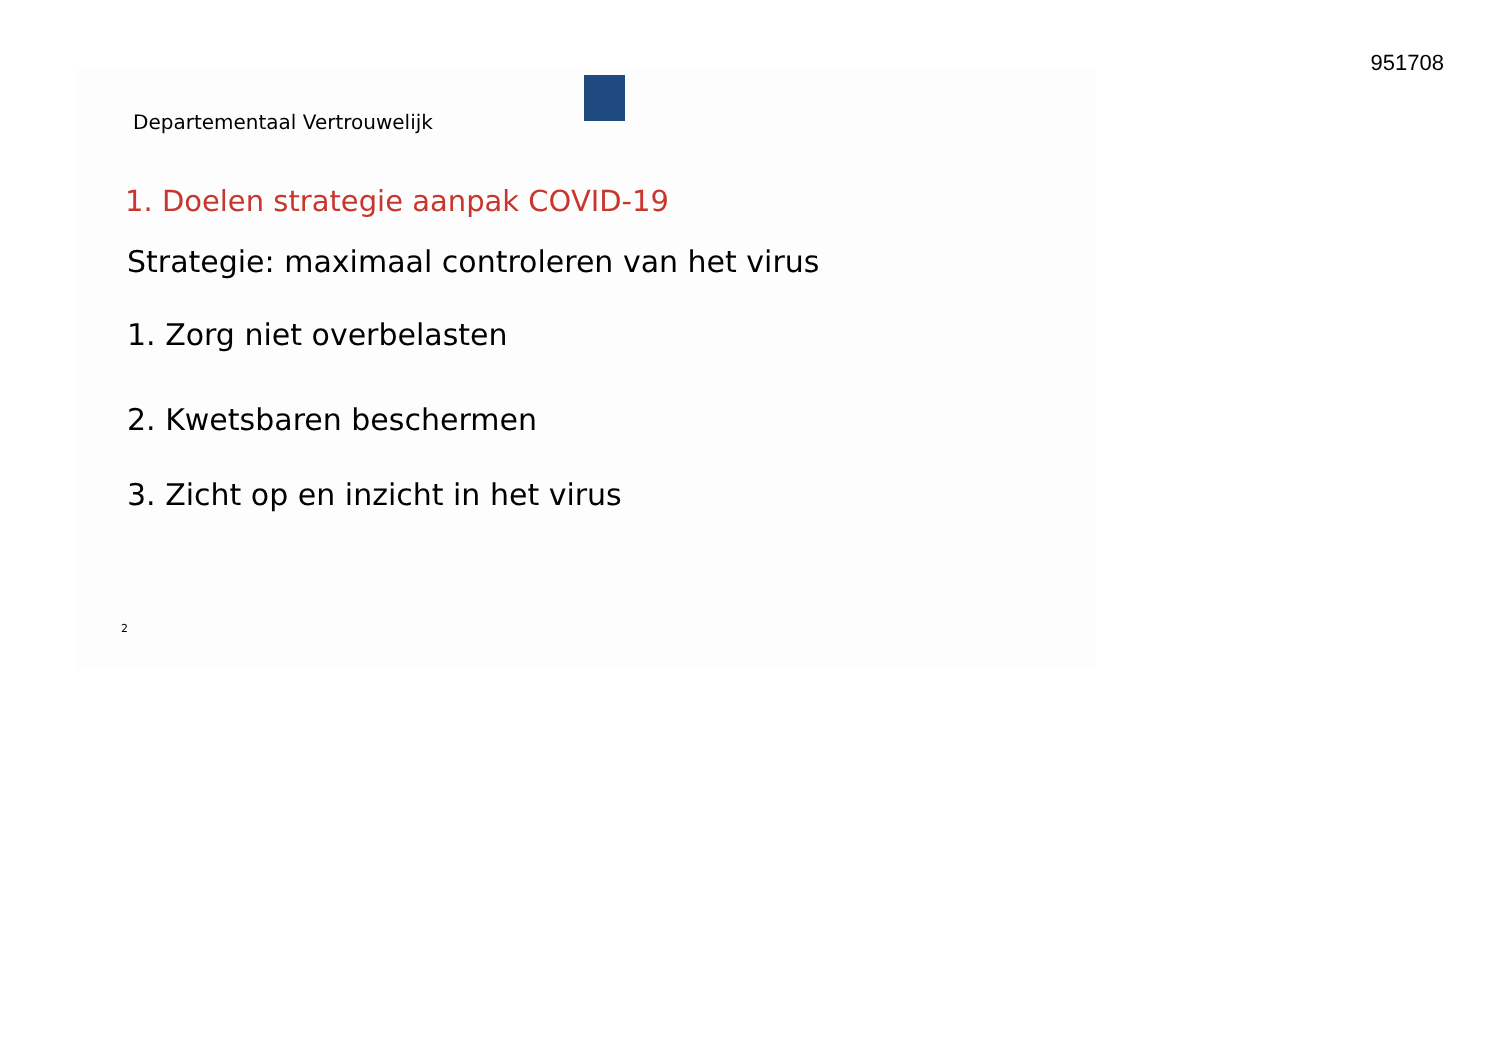951708
Departementaal Vertrouwelijk
1. Doelen strategie aanpak COVID-19
Strategie: maximaal controleren van het virus
1. Zorg niet overbelasten
2. Kwetsbaren beschermen
3. Zicht op en inzicht in het virus
2